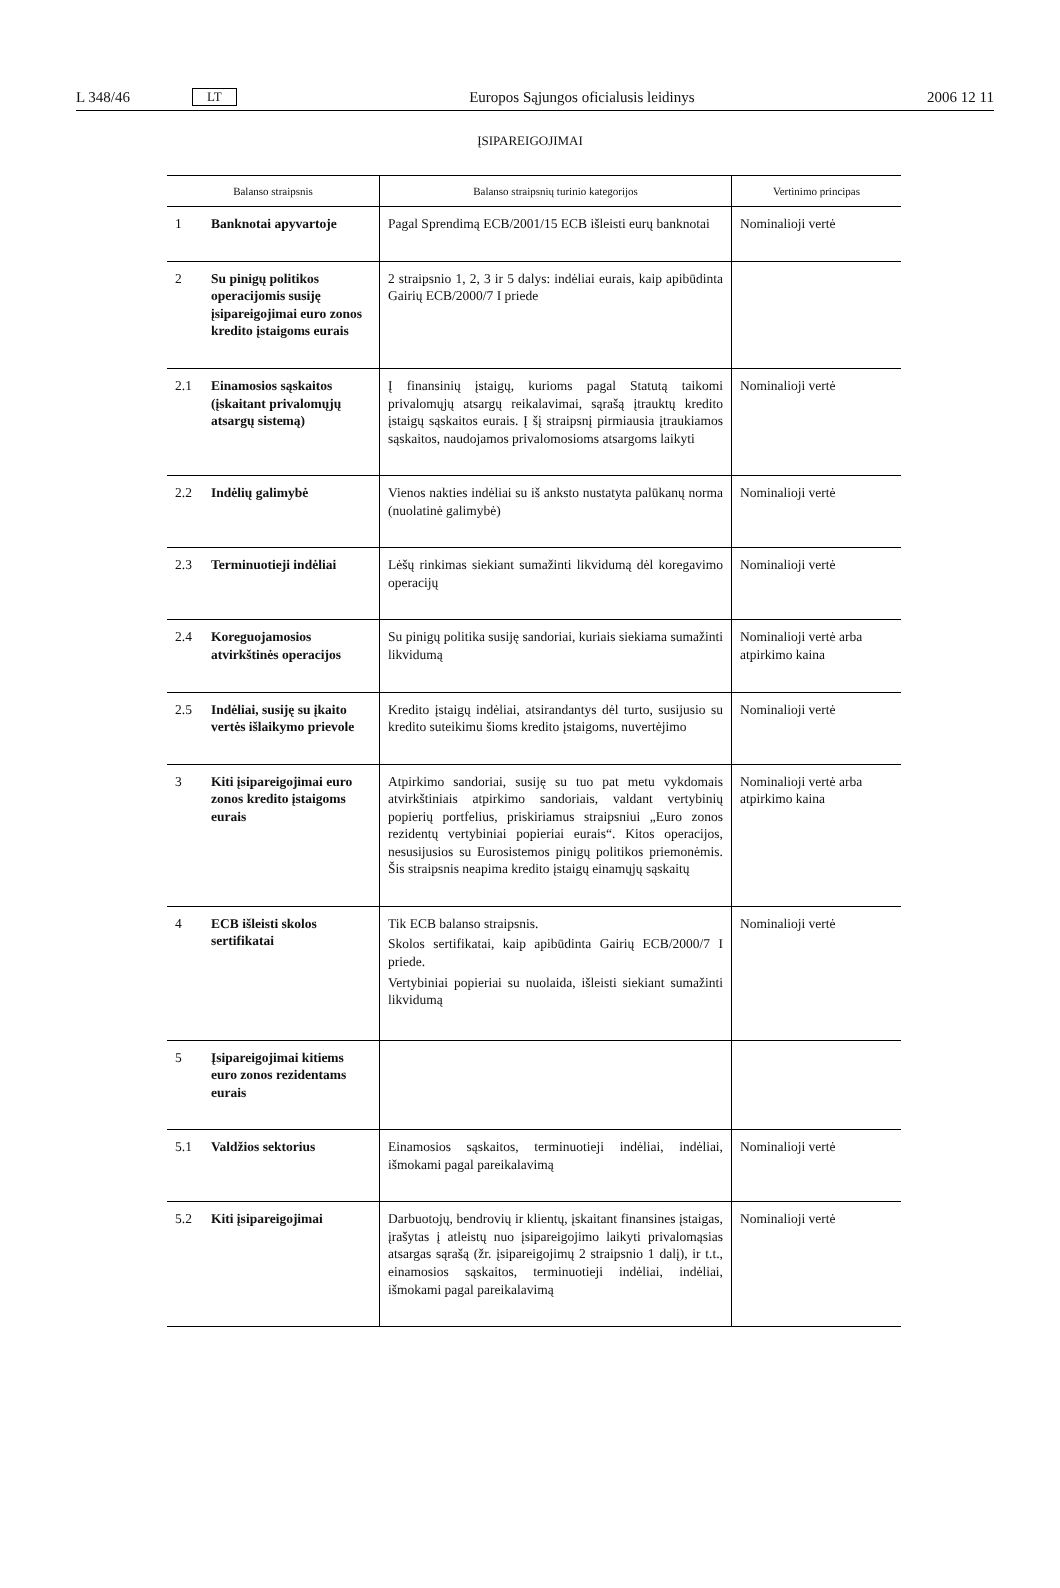L 348/46 LT Europos Sąjungos oficialusis leidinys 2006 12 11
ĮSIPAREIGOJIMAI
| Balanso straipsnis | | Balanso straipsnių turinio kategorijos | Vertinimo principas |
| --- | --- | --- | --- |
| 1 | Banknotai apyvartoje | Pagal Sprendimą ECB/2001/15 ECB išleisti eurų banknotai | Nominalioji vertė |
| 2 | Su pinigų politikos operacijomis susiję įsipareigojimai euro zonos kredito įstaigoms eurais | 2 straipsnio 1, 2, 3 ir 5 dalys: indėliai eurais, kaip apibūdinta Gairių ECB/2000/7 I priede | |
| 2.1 | Einamosios sąskaitos (įskaitant privalomųjų atsargų sistemą) | Į finansinių įstaigų, kurioms pagal Statutą taikomi privalomųjų atsargų reikalavimai, sąrašą įtrauktų kredito įstaigų sąskaitos eurais. Į šį straipsnį pirmiausia įtraukiamos sąskaitos, naudojamos privalomosioms atsargoms laikyti | Nominalioji vertė |
| 2.2 | Indėlių galimybė | Vienos nakties indėliai su iš anksto nustatyta palūkanų norma (nuolatinė galimybė) | Nominalioji vertė |
| 2.3 | Terminuotieji indėliai | Lėšų rinkimas siekiant sumažinti likvidumą dėl koregavimo operacijų | Nominalioji vertė |
| 2.4 | Koreguojamosios atvirkštinės operacijos | Su pinigų politika susiję sandoriai, kuriais siekiama sumažinti likvidumą | Nominalioji vertė arba atpirkimo kaina |
| 2.5 | Indėliai, susiję su įkaito vertės išlaikymo prievole | Kredito įstaigų indėliai, atsirandantys dėl turto, susijusio su kredito suteikimu šioms kredito įstaigoms, nuvertėjimo | Nominalioji vertė |
| 3 | Kiti įsipareigojimai euro zonos kredito įstaigoms eurais | Atpirkimo sandoriai, susiję su tuo pat metu vykdomais atvirkštiniais atpirkimo sandoriais, valdant vertybinių popierių portfelius, priskiriamus straipsniui „Euro zonos rezidentų vertybiniai popieriai eurais“. Kitos operacijos, nesusijusios su Eurosistemos pinigų politikos priemonėmis. Šis straipsnis neapima kredito įstaigų einamųjų sąskaitų | Nominalioji vertė arba atpirkimo kaina |
| 4 | ECB išleisti skolos sertifikatai | Tik ECB balanso straipsnis. Skolos sertifikatai, kaip apibūdinta Gairių ECB/2000/7 I priede. Vertybiniai popieriai su nuolaida, išleisti siekiant sumažinti likvidumą | Nominalioji vertė |
| 5 | Įsipareigojimai kitiems euro zonos rezidentams eurais | | |
| 5.1 | Valdžios sektorius | Einamosios sąskaitos, terminuotieji indėliai, indėliai, išmokami pagal pareikalavimą | Nominalioji vertė |
| 5.2 | Kiti įsipareigojimai | Darbuotojų, bendrovių ir klientų, įskaitant finansines įstaigas, įrašytas į atleistų nuo įsipareigojimo laikyti privalomąsias atsargas sąrašą (žr. įsipareigojimų 2 straipsnio 1 dalį), ir t.t., einamosios sąskaitos, terminuotieji indėliai, indėliai, išmokami pagal pareikalavimą | Nominalioji vertė |